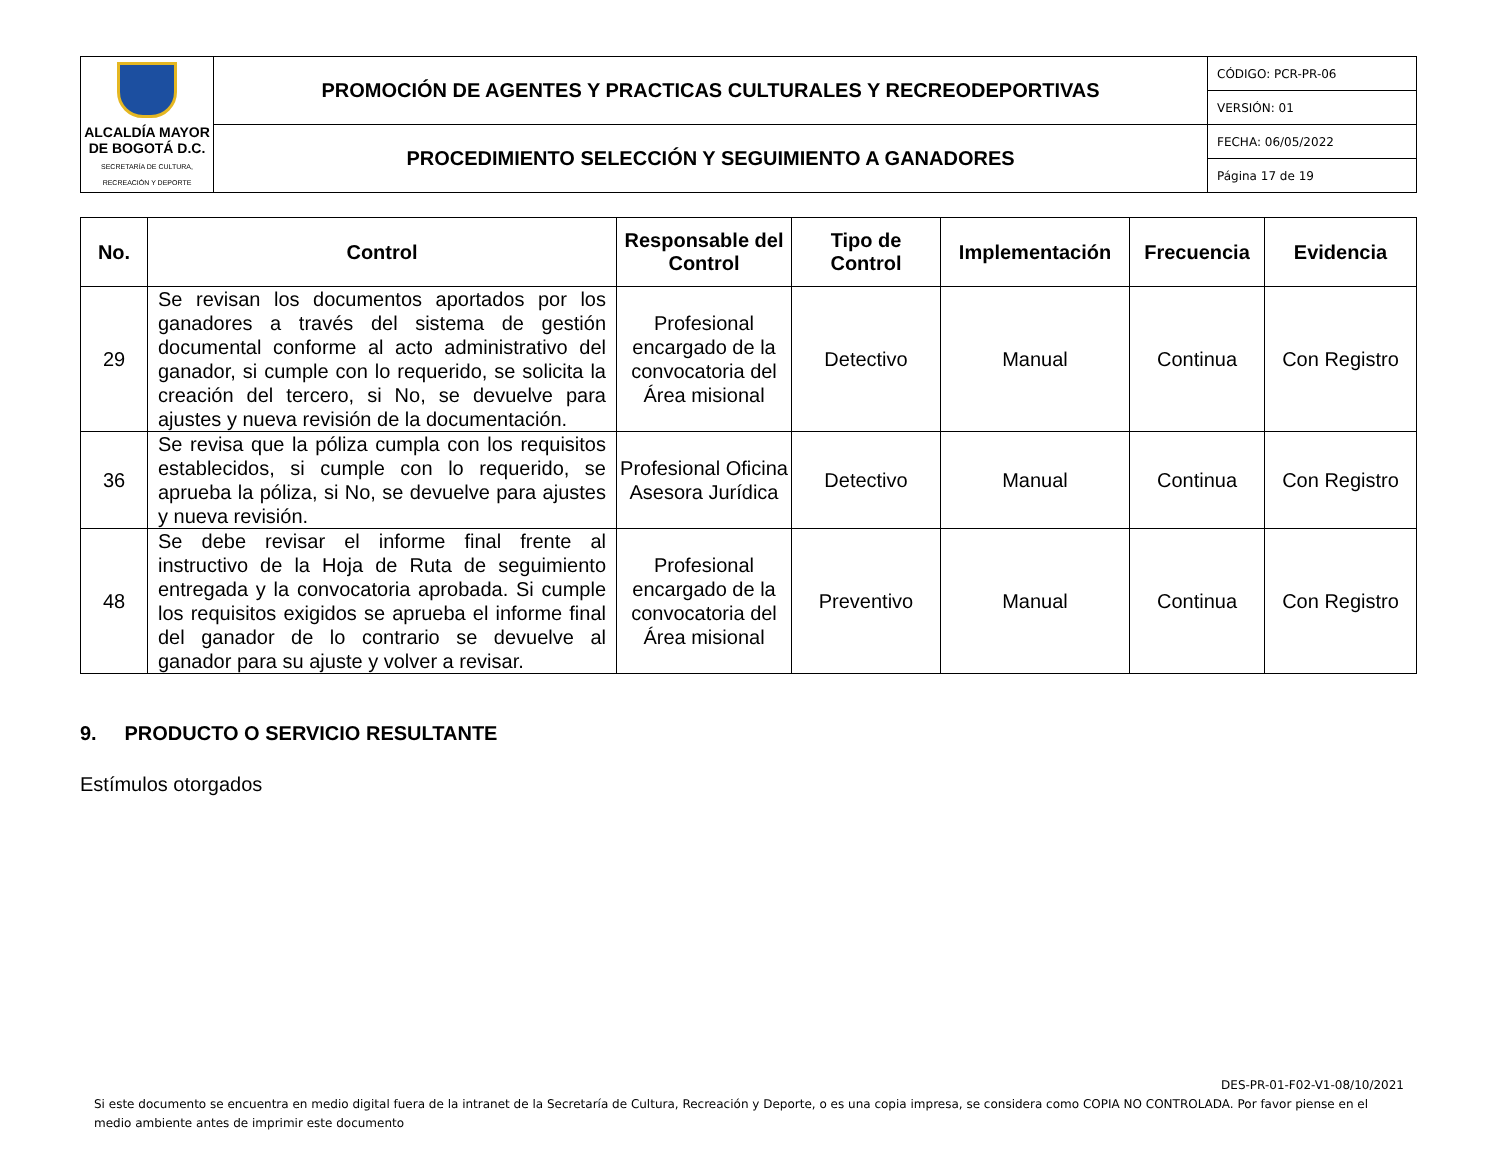| ALCALDÍA MAYOR DE BOGOTÁ D.C. SECRETARÍA DE CULTURA, RECREACIÓN Y DEPORTE | PROMOCIÓN DE AGENTES Y PRACTICAS CULTURALES Y RECREODEPORTIVAS | CÓDIGO: PCR-PR-06 |
| | | VERSIÓN: 01 |
| | PROCEDIMIENTO SELECCIÓN Y SEGUIMIENTO A GANADORES | FECHA: 06/05/2022 |
| | | Página 17 de 19 |
| No. | Control | Responsable del Control | Tipo de Control | Implementación | Frecuencia | Evidencia |
| --- | --- | --- | --- | --- | --- | --- |
| 29 | Se revisan los documentos aportados por los ganadores a través del sistema de gestión documental conforme al acto administrativo del ganador, si cumple con lo requerido, se solicita la creación del tercero, si No, se devuelve para ajustes y nueva revisión de la documentación. | Profesional encargado de la convocatoria del Área misional | Detectivo | Manual | Continua | Con Registro |
| 36 | Se revisa que la póliza cumpla con los requisitos establecidos, si cumple con lo requerido, se aprueba la póliza, si No, se devuelve para ajustes y nueva revisión. | Profesional Oficina Asesora Jurídica | Detectivo | Manual | Continua | Con Registro |
| 48 | Se debe revisar el informe final frente al instructivo de la Hoja de Ruta de seguimiento entregada y la convocatoria aprobada. Si cumple los requisitos exigidos se aprueba el informe final del ganador de lo contrario se devuelve al ganador para su ajuste y volver a revisar. | Profesional encargado de la convocatoria del Área misional | Preventivo | Manual | Continua | Con Registro |
9. PRODUCTO O SERVICIO RESULTANTE
Estímulos otorgados
DES-PR-01-F02-V1-08/10/2021
Si este documento se encuentra en medio digital fuera de la intranet de la Secretaría de Cultura, Recreación y Deporte, o es una copia impresa, se considera como COPIA NO CONTROLADA. Por favor piense en el medio ambiente antes de imprimir este documento